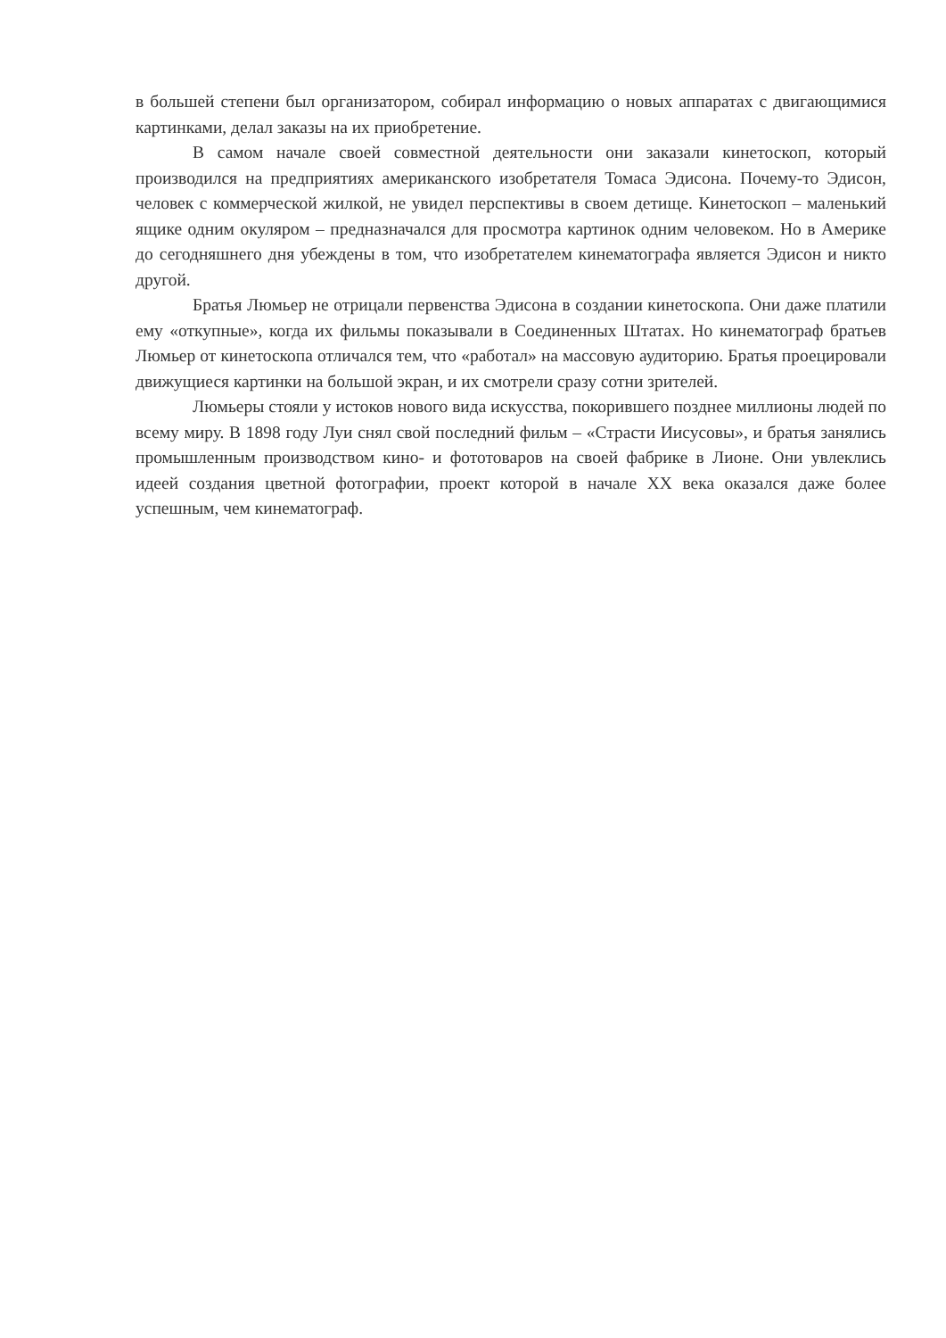в большей степени был организатором, собирал информацию о новых аппаратах с двигающимися картинками, делал заказы на их приобретение.
В самом начале своей совместной деятельности они заказали кинетоскоп, который производился на предприятиях американского изобретателя Томаса Эдисона. Почему-то Эдисон, человек с коммерческой жилкой, не увидел перспективы в своем детище. Кинетоскоп – маленький ящике одним окуляром – предназначался для просмотра картинок одним человеком. Но в Америке до сегодняшнего дня убеждены в том, что изобретателем кинематографа является Эдисон и никто другой.
Братья Люмьер не отрицали первенства Эдисона в создании кинетоскопа. Они даже платили ему «откупные», когда их фильмы показывали в Соединенных Штатах. Но кинематограф братьев Люмьер от кинетоскопа отличался тем, что «работал» на массовую аудиторию. Братья проецировали движущиеся картинки на большой экран, и их смотрели сразу сотни зрителей.
Люмьеры стояли у истоков нового вида искусства, покорившего позднее миллионы людей по всему миру. В 1898 году Луи снял свой последний фильм – «Страсти Иисусовы», и братья занялись промышленным производством кино- и фототоваров на своей фабрике в Лионе. Они увлеклись идеей создания цветной фотографии, проект которой в начале XX века оказался даже более успешным, чем кинематограф.